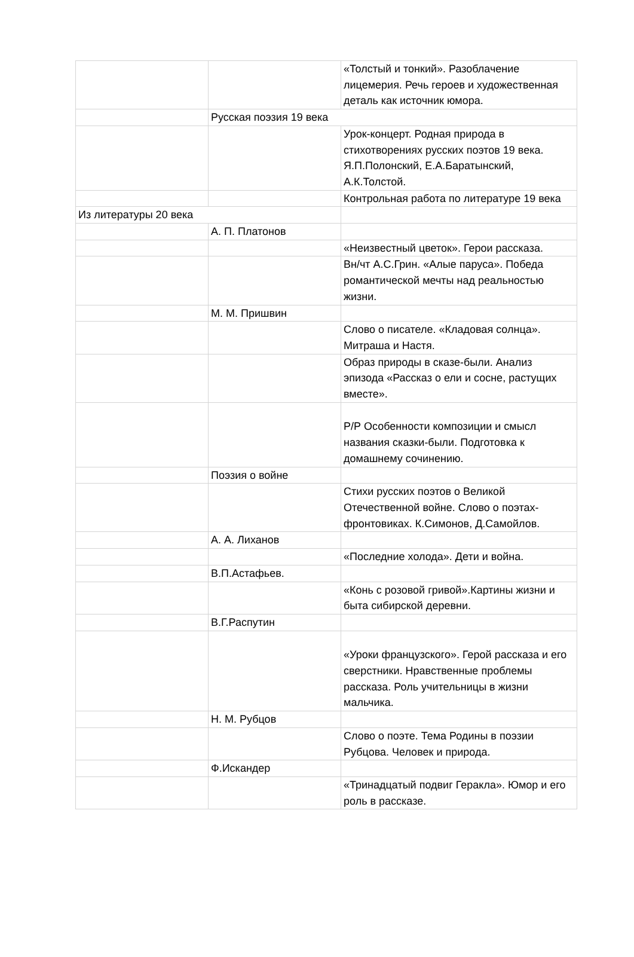| | | «Толстый и тонкий». Разоблачение лицемерия. Речь героев и художественная деталь как источник юмора. |
| | Русская поэзия 19 века | |
| | | Урок-концерт. Родная природа в стихотворениях русских поэтов 19 века. Я.П.Полонский, Е.А.Баратынский, А.К.Толстой. |
| | | Контрольная работа по литературе 19 века |
| Из литературы 20 века | | |
| | А. П. Платонов | |
| | | «Неизвестный цветок». Герои рассказа. |
| | | Вн/чт А.С.Грин. «Алые паруса». Победа романтической мечты над реальностью жизни. |
| | М. М. Пришвин | |
| | | Слово о писателе. «Кладовая солнца». Митраша и Настя. |
| | | Образ природы в сказе-были. Анализ эпизода «Рассказ о ели и сосне, растущих вместе». |
| | | Р/Р Особенности композиции и смысл названия сказки-были. Подготовка к домашнему сочинению. |
| | Поэзия о войне | |
| | | Стихи русских поэтов о Великой Отечественной войне. Слово о поэтах-фронтовиках. К.Симонов, Д.Самойлов. |
| | А. А. Лиханов | |
| | | «Последние холода». Дети и война. |
| | В.П.Астафьев. | |
| | | «Конь с розовой гривой».Картины жизни и быта сибирской деревни. |
| | В.Г.Распутин | |
| | | «Уроки французского». Герой рассказа и его сверстники. Нравственные проблемы рассказа. Роль учительницы в жизни мальчика. |
| | Н. М. Рубцов | |
| | | Слово о поэте. Тема Родины в поэзии Рубцова. Человек и природа. |
| | Ф.Искандер | |
| | | «Тринадцатый подвиг Геракла». Юмор и его роль в рассказе. |